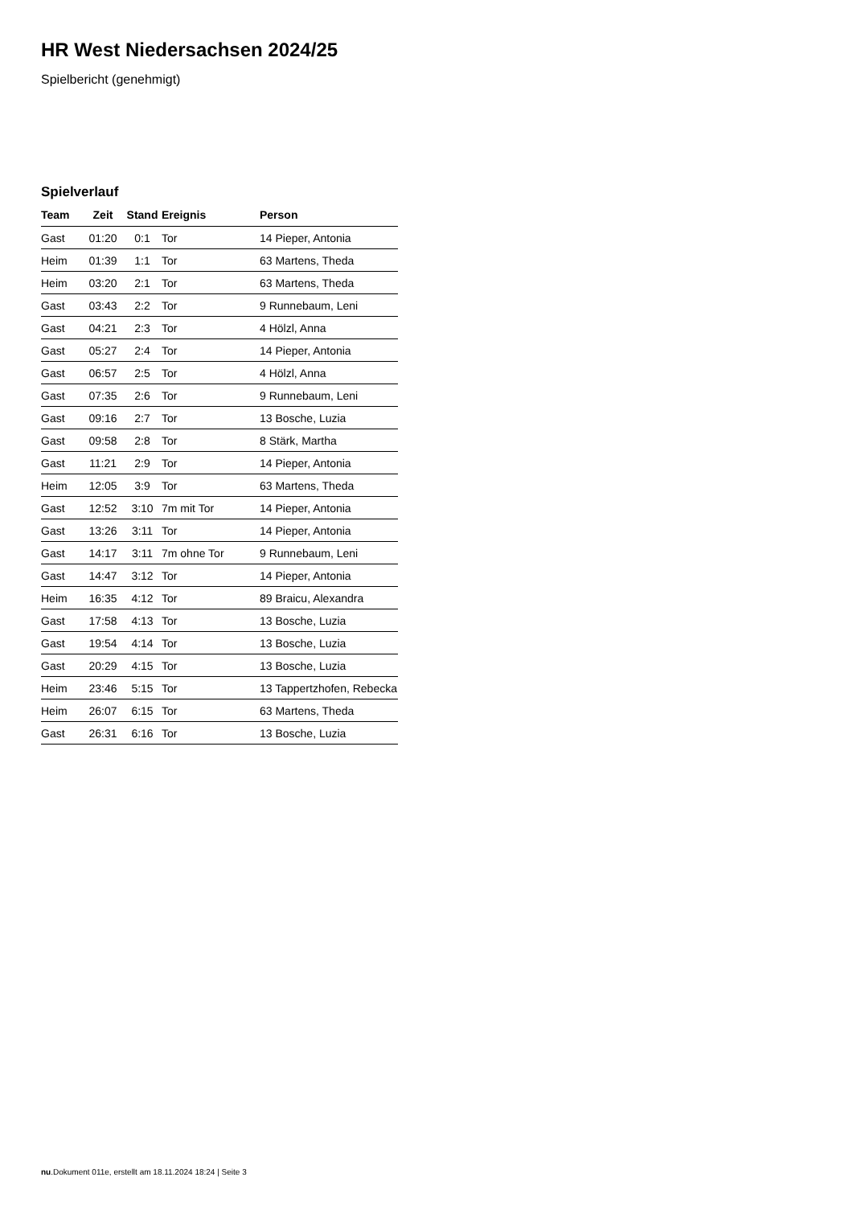HR West Niedersachsen 2024/25
Spielbericht (genehmigt)
Spielverlauf
| Team | Zeit | Stand | Ereignis | Person |
| --- | --- | --- | --- | --- |
| Gast | 01:20 | 0:1 | Tor | 14 Pieper, Antonia |
| Heim | 01:39 | 1:1 | Tor | 63 Martens, Theda |
| Heim | 03:20 | 2:1 | Tor | 63 Martens, Theda |
| Gast | 03:43 | 2:2 | Tor | 9 Runnebaum, Leni |
| Gast | 04:21 | 2:3 | Tor | 4 Hölzl, Anna |
| Gast | 05:27 | 2:4 | Tor | 14 Pieper, Antonia |
| Gast | 06:57 | 2:5 | Tor | 4 Hölzl, Anna |
| Gast | 07:35 | 2:6 | Tor | 9 Runnebaum, Leni |
| Gast | 09:16 | 2:7 | Tor | 13 Bosche, Luzia |
| Gast | 09:58 | 2:8 | Tor | 8 Stärk, Martha |
| Gast | 11:21 | 2:9 | Tor | 14 Pieper, Antonia |
| Heim | 12:05 | 3:9 | Tor | 63 Martens, Theda |
| Gast | 12:52 | 3:10 | 7m mit Tor | 14 Pieper, Antonia |
| Gast | 13:26 | 3:11 | Tor | 14 Pieper, Antonia |
| Gast | 14:17 | 3:11 | 7m ohne Tor | 9 Runnebaum, Leni |
| Gast | 14:47 | 3:12 | Tor | 14 Pieper, Antonia |
| Heim | 16:35 | 4:12 | Tor | 89 Braicu, Alexandra |
| Gast | 17:58 | 4:13 | Tor | 13 Bosche, Luzia |
| Gast | 19:54 | 4:14 | Tor | 13 Bosche, Luzia |
| Gast | 20:29 | 4:15 | Tor | 13 Bosche, Luzia |
| Heim | 23:46 | 5:15 | Tor | 13 Tappertzhofen, Rebecka |
| Heim | 26:07 | 6:15 | Tor | 63 Martens, Theda |
| Gast | 26:31 | 6:16 | Tor | 13 Bosche, Luzia |
nu.Dokument 011e, erstellt am 18.11.2024 18:24 | Seite 3